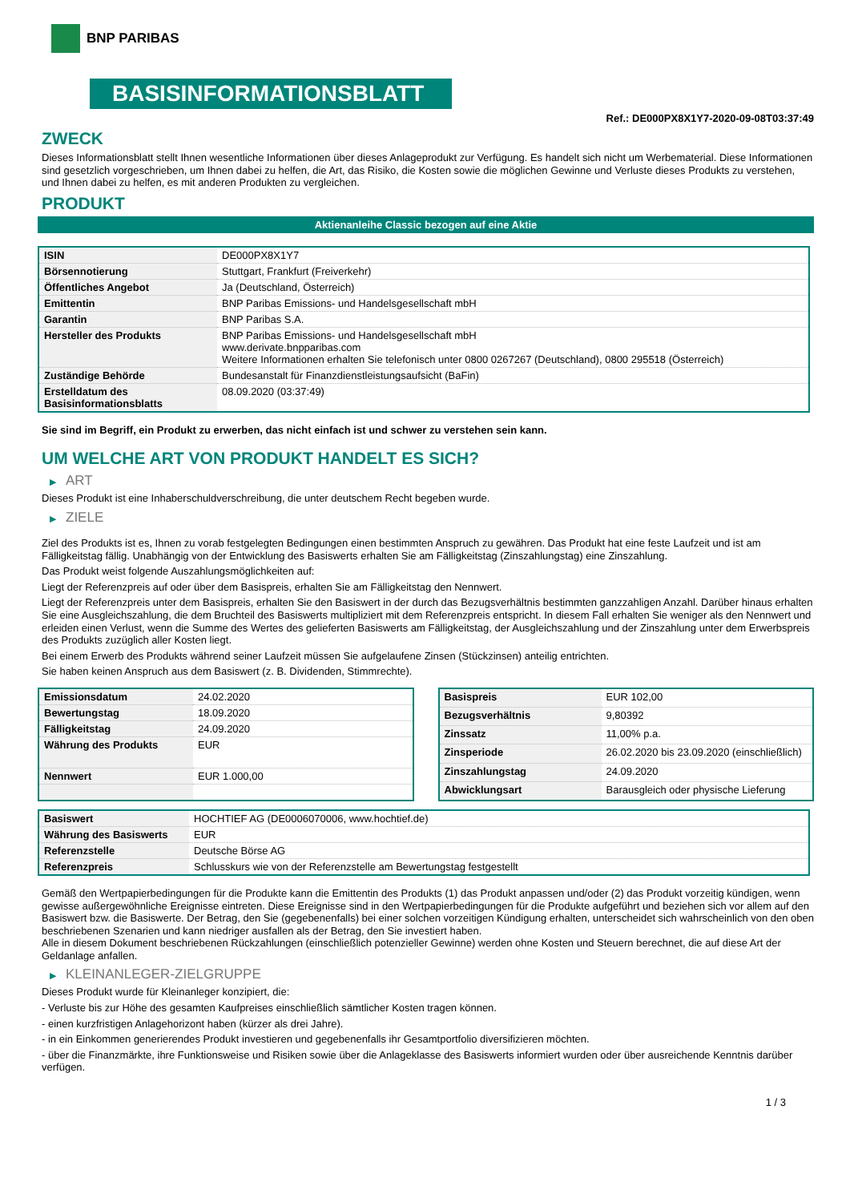BNP PARIBAS
BASISINFORMATIONSBLATT
Ref.: DE000PX8X1Y7-2020-09-08T03:37:49
ZWECK
Dieses Informationsblatt stellt Ihnen wesentliche Informationen über dieses Anlageprodukt zur Verfügung. Es handelt sich nicht um Werbematerial. Diese Informationen sind gesetzlich vorgeschrieben, um Ihnen dabei zu helfen, die Art, das Risiko, die Kosten sowie die möglichen Gewinne und Verluste dieses Produkts zu verstehen, und Ihnen dabei zu helfen, es mit anderen Produkten zu vergleichen.
PRODUKT
Aktienanleihe Classic bezogen auf eine Aktie
| ISIN | DE000PX8X1Y7 |
| Börsennotierung | Stuttgart, Frankfurt (Freiverkehr) |
| Öffentliches Angebot | Ja (Deutschland, Österreich) |
| Emittentin | BNP Paribas Emissions- und Handelsgesellschaft mbH |
| Garantin | BNP Paribas S.A. |
| Hersteller des Produkts | BNP Paribas Emissions- und Handelsgesellschaft mbH www.derivate.bnpparibas.com Weitere Informationen erhalten Sie telefonisch unter 0800 0267267 (Deutschland), 0800 295518 (Österreich) |
| Zuständige Behörde | Bundesanstalt für Finanzdienstleistungsaufsicht (BaFin) |
| Erstelldatum des Basisinformationsblatts | 08.09.2020 (03:37:49) |
Sie sind im Begriff, ein Produkt zu erwerben, das nicht einfach ist und schwer zu verstehen sein kann.
UM WELCHE ART VON PRODUKT HANDELT ES SICH?
▶ ART
Dieses Produkt ist eine Inhaberschuldverschreibung, die unter deutschem Recht begeben wurde.
▶ ZIELE
Ziel des Produkts ist es, Ihnen zu vorab festgelegten Bedingungen einen bestimmten Anspruch zu gewähren. Das Produkt hat eine feste Laufzeit und ist am Fälligkeitstag fällig. Unabhängig von der Entwicklung des Basiswerts erhalten Sie am Fälligkeitstag (Zinszahlungstag) eine Zinszahlung.
Das Produkt weist folgende Auszahlungsmöglichkeiten auf:
Liegt der Referenzpreis auf oder über dem Basispreis, erhalten Sie am Fälligkeitstag den Nennwert.
Liegt der Referenzpreis unter dem Basispreis, erhalten Sie den Basiswert in der durch das Bezugsverhältnis bestimmten ganzzahligen Anzahl. Darüber hinaus erhalten Sie eine Ausgleichszahlung, die dem Bruchteil des Basiswerts multipliziert mit dem Referenzpreis entspricht. In diesem Fall erhalten Sie weniger als den Nennwert und erleiden einen Verlust, wenn die Summe des Wertes des gelieferten Basiswerts am Fälligkeitstag, der Ausgleichszahlung und der Zinszahlung unter dem Erwerbspreis des Produkts zuzüglich aller Kosten liegt.
Bei einem Erwerb des Produkts während seiner Laufzeit müssen Sie aufgelaufene Zinsen (Stückzinsen) anteilig entrichten.
Sie haben keinen Anspruch aus dem Basiswert (z. B. Dividenden, Stimmrechte).
| Emissionsdatum | 24.02.2020 |
| Bewertungstag | 18.09.2020 |
| Fälligkeitstag | 24.09.2020 |
| Währung des Produkts | EUR |
| Nennwert | EUR 1.000,00 |
| Basispreis | EUR 102,00 |
| Bezugsverhältnis | 9,80392 |
| Zinssatz | 11,00% p.a. |
| Zinsperiode | 26.02.2020 bis 23.09.2020 (einschließlich) |
| Zinszahlungstag | 24.09.2020 |
| Abwicklungsart | Barausgleich oder physische Lieferung |
| Basiswert | HOCHTIEF AG (DE0006070006, www.hochtief.de) |
| Währung des Basiswerts | EUR |
| Referenzstelle | Deutsche Börse AG |
| Referenzpreis | Schlusskurs wie von der Referenzstelle am Bewertungstag festgestellt |
Gemäß den Wertpapierbedingungen für die Produkte kann die Emittentin des Produkts (1) das Produkt anpassen und/oder (2) das Produkt vorzeitig kündigen, wenn gewisse außergewöhnliche Ereignisse eintreten. Diese Ereignisse sind in den Wertpapierbedingungen für die Produkte aufgeführt und beziehen sich vor allem auf den Basiswert bzw. die Basiswerte. Der Betrag, den Sie (gegebenenfalls) bei einer solchen vorzeitigen Kündigung erhalten, unterscheidet sich wahrscheinlich von den oben beschriebenen Szenarien und kann niedriger ausfallen als der Betrag, den Sie investiert haben.
Alle in diesem Dokument beschriebenen Rückzahlungen (einschließlich potenzieller Gewinne) werden ohne Kosten und Steuern berechnet, die auf diese Art der Geldanlage anfallen.
▶ KLEINANLEGER-ZIELGRUPPE
Dieses Produkt wurde für Kleinanleger konzipiert, die:
- Verluste bis zur Höhe des gesamten Kaufpreises einschließlich sämtlicher Kosten tragen können.
- einen kurzfristigen Anlagehorizont haben (kürzer als drei Jahre).
- in ein Einkommen generierendes Produkt investieren und gegebenenfalls ihr Gesamtportfolio diversifizieren möchten.
- über die Finanzmärkte, ihre Funktionsweise und Risiken sowie über die Anlageklasse des Basiswerts informiert wurden oder über ausreichende Kenntnis darüber verfügen.
1 / 3